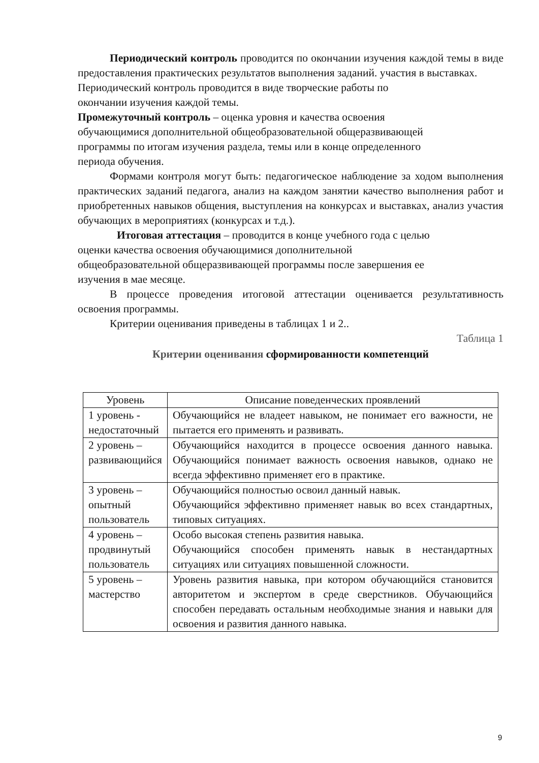Периодический контроль проводится по окончании изучения каждой темы в виде предоставления практических результатов выполнения заданий. участия в выставках.
Периодический контроль проводится в виде творческие работы по
окончании изучения каждой темы.
Промежуточный контроль – оценка уровня и качества освоения
обучающимися дополнительной общеобразовательной общеразвивающей
программы по итогам изучения раздела, темы или в конце определенного
периода обучения.
Формами контроля могут быть: педагогическое наблюдение за ходом выполнения практических заданий педагога, анализ на каждом занятии качество выполнения работ и приобретенных навыков общения, выступления на конкурсах и выставках, анализ участия обучающих в мероприятиях (конкурсах и т.д.).
Итоговая аттестация – проводится в конце учебного года с целью
оценки качества освоения обучающимися дополнительной
общеобразовательной общеразвивающей программы после завершения ее
изучения в мае месяце.
В процессе проведения итоговой аттестации оценивается результативность освоения программы.
Критерии оценивания приведены в таблицах 1 и 2..
Таблица 1
Критерии оценивания сформированности компетенций
| Уровень | Описание поведенческих проявлений |
| --- | --- |
| 1 уровень - недостаточный | Обучающийся не владеет навыком, не понимает его важности, не пытается его применять и развивать. |
| 2 уровень – развивающийся | Обучающийся находится в процессе освоения данного навыка. Обучающийся понимает важность освоения навыков, однако не всегда эффективно применяет его в практике. |
| 3 уровень – опытный пользователь | Обучающийся полностью освоил данный навык. Обучающийся эффективно применяет навык во всех стандартных, типовых ситуациях. |
| 4 уровень – продвинутый пользователь | Особо высокая степень развития навыка. Обучающийся способен применять навык в нестандартных ситуациях или ситуациях повышенной сложности. |
| 5 уровень – мастерство | Уровень развития навыка, при котором обучающийся становится авторитетом и экспертом в среде сверстников. Обучающийся способен передавать остальным необходимые знания и навыки для освоения и развития данного навыка. |
9